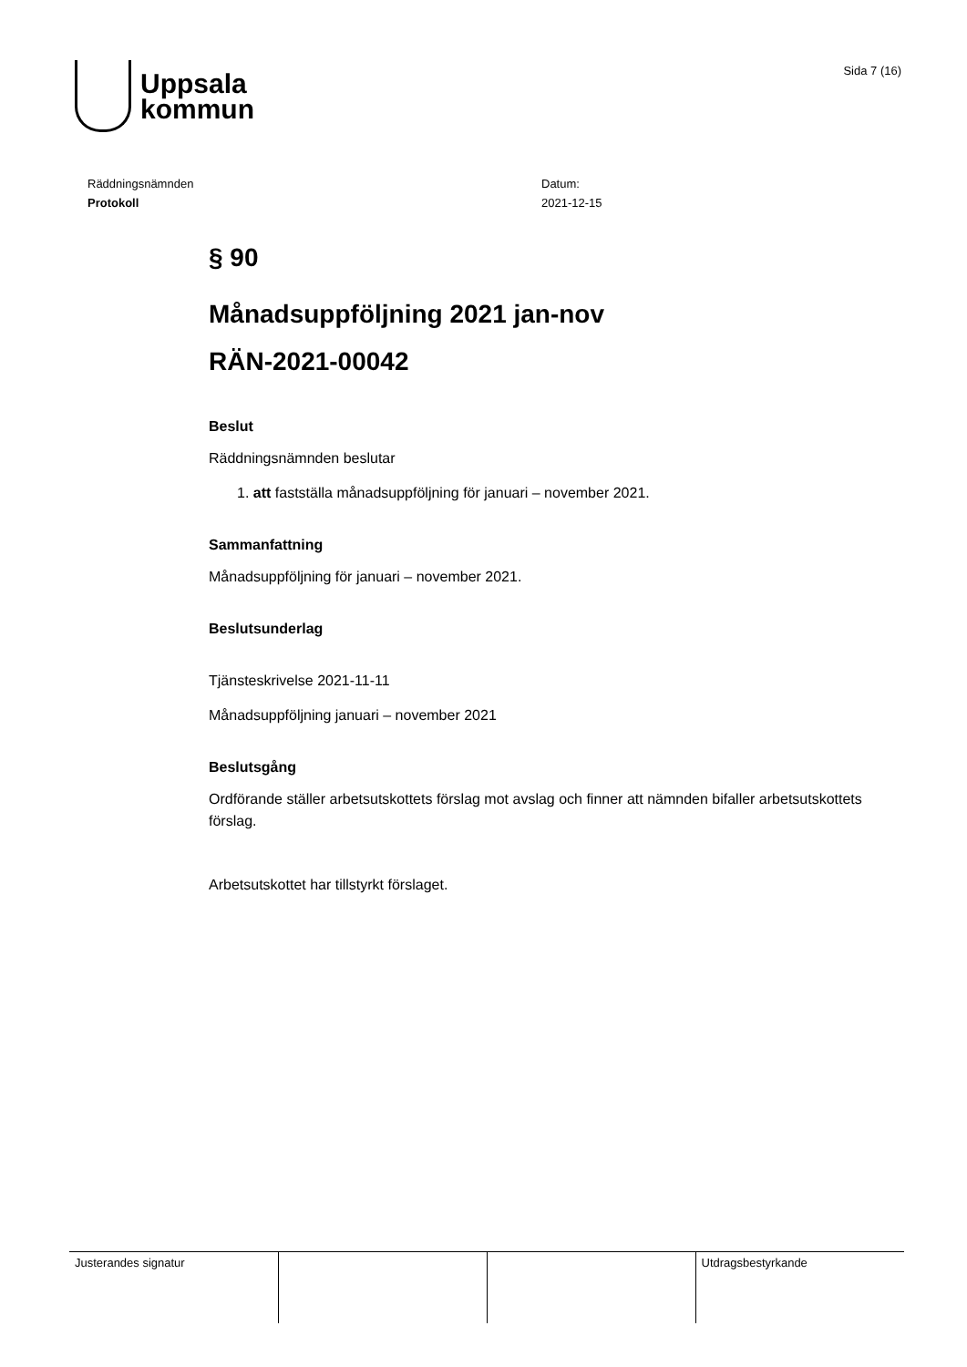Uppsala
kommun
Sida 7 (16)
Räddningsnämnden
Protokoll
Datum:
2021-12-15
§ 90
Månadsuppföljning 2021 jan-nov
RÄN-2021-00042
Beslut
Räddningsnämnden beslutar
1. att fastställa månadsuppföljning för januari – november 2021.
Sammanfattning
Månadsuppföljning för januari – november 2021.
Beslutsunderlag
Tjänsteskrivelse 2021-11-11
Månadsuppföljning januari – november 2021
Beslutsgång
Ordförande ställer arbetsutskottets förslag mot avslag och finner att nämnden bifaller arbetsutskottets förslag.
Arbetsutskottet har tillstyrkt förslaget.
| Justerandes signatur | | | Utdragsbestyrkande |